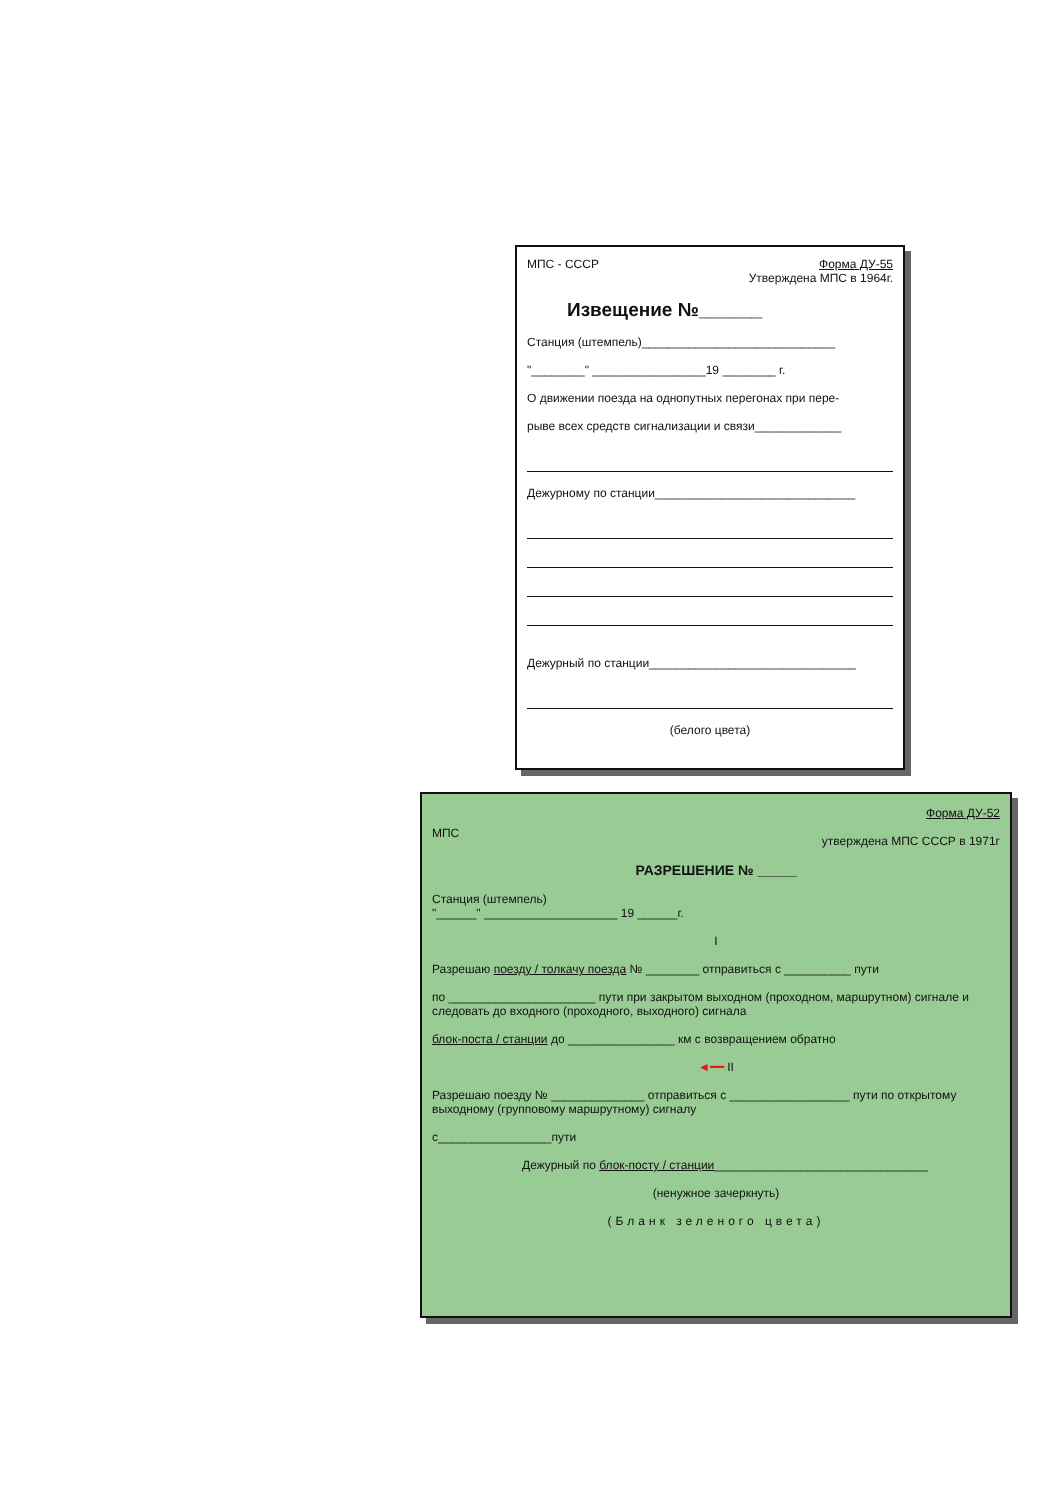МПС - СССР Форма ДУ-55
Утверждена МПС в 1964г.
Извещение №______
Станция (штемпель)_____________________________
"________" _________________19 ________ г.
О движении поезда на однопутных перегонах при пере-
рыве всех средств сигнализации и связи_____________
Дежурному по станции______________________________
Дежурный по станции_______________________________
(белого цвета)
МПС Форма ДУ-52
утверждена МПС СССР в 1971г
РАЗРЕШЕНИЕ № _____
Станция (штемпель)
"______" ____________________ 19 ______г.
I
Разрешаю поезду / толкачу поезда № ________ отправиться с __________ пути
по ______________________ пути при закрытом выходном (проходном, маршрутном) сигнале и следовать до входного (проходного, выходного) сигнала
блок-поста / станции до ________________ км с возвращением обратно
◄━━ II
Разрешаю поезду № ______________ отправиться с __________________ пути по открытому выходному (групповому маршрутному) сигналу
с_________________пути
Дежурный по блок-посту / станции________________________________
(ненужное зачеркнуть)
(Бланк зеленого цвета)